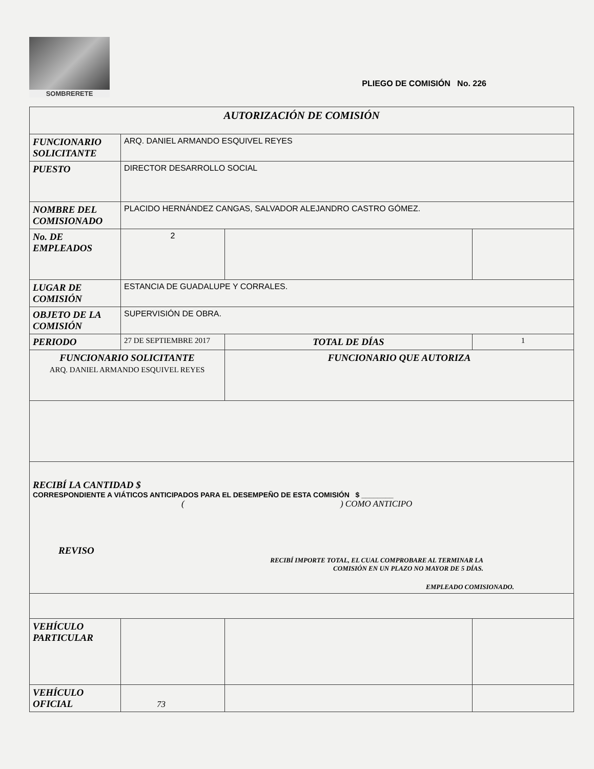SOMBRERETE
PLIEGO DE COMISIÓN No. 226
| AUTORIZACIÓN DE COMISIÓN | | | |
| FUNCIONARIO SOLICITANTE | ARQ. DANIEL ARMANDO ESQUIVEL REYES | | |
| PUESTO | DIRECTOR DESARROLLO SOCIAL | | |
| NOMBRE DEL COMISIONADO | PLACIDO HERNÁNDEZ CANGAS, SALVADOR ALEJANDRO CASTRO GÓMEZ. | | |
| No. DE EMPLEADOS | 2 | | |
| LUGAR DE COMISIÓN | ESTANCIA DE GUADALUPE Y CORRALES. | | |
| OBJETO DE LA COMISIÓN | SUPERVISIÓN DE OBRA. | | |
| PERIODO | 27 DE SEPTIEMBRE 2017 | TOTAL DE DÍAS | 1 |
| FUNCIONARIO SOLICITANTE ARQ. DANIEL ARMANDO ESQUIVEL REYES | | FUNCIONARIO QUE AUTORIZA | |
| RECIBÍ LA CANTIDAD $ CORRESPONDIENTE A VIÁTICOS ANTICIPADOS PARA EL DESEMPEÑO DE ESTA COMISIÓN $ ________ ( ) COMO ANTICIPO REVISO RECIBÍ IMPORTE TOTAL, EL CUAL COMPROBARE AL TERMINAR LA COMISIÓN EN UN PLAZO NO MAYOR DE 5 DÍAS. EMPLEADO COMISIONADO. | | | |
| VEHÍCULO PARTICULAR | | | |
| VEHÍCULO OFICIAL | 73 | | |